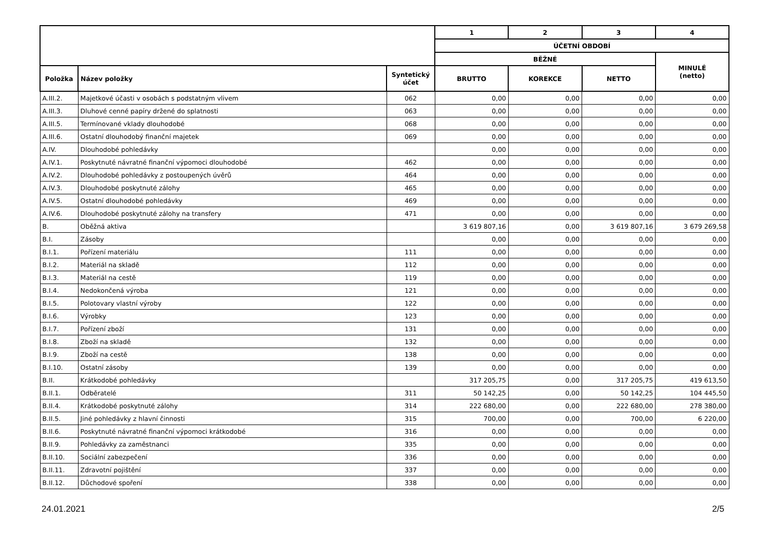| | | | 1 | 2 | 3 | 4 |
| --- | --- | --- | --- | --- | --- | --- |
| | | | ÚČETNÍ OBDOBÍ | | | |
| | | | BĚŽNÉ | | | MINULÉ (netto) |
| Položka | Název položky | Syntetický účet | BRUTTO | KOREKCE | NETTO | |
| A.III.2. | Majetkové účasti v osobách s podstatným vlivem | 062 | 0,00 | 0,00 | 0,00 | 0,00 |
| A.III.3. | Dluhové cenné papíry držené do splatnosti | 063 | 0,00 | 0,00 | 0,00 | 0,00 |
| A.III.5. | Termínované vklady dlouhodobé | 068 | 0,00 | 0,00 | 0,00 | 0,00 |
| A.III.6. | Ostatní dlouhodobý finanční majetek | 069 | 0,00 | 0,00 | 0,00 | 0,00 |
| A.IV. | Dlouhodobé pohledávky | | 0,00 | 0,00 | 0,00 | 0,00 |
| A.IV.1. | Poskytnuté návratné finanční výpomoci dlouhodobé | 462 | 0,00 | 0,00 | 0,00 | 0,00 |
| A.IV.2. | Dlouhodobé pohledávky z postoupených úvěrů | 464 | 0,00 | 0,00 | 0,00 | 0,00 |
| A.IV.3. | Dlouhodobé poskytnuté zálohy | 465 | 0,00 | 0,00 | 0,00 | 0,00 |
| A.IV.5. | Ostatní dlouhodobé pohledávky | 469 | 0,00 | 0,00 | 0,00 | 0,00 |
| A.IV.6. | Dlouhodobé poskytnuté zálohy na transfery | 471 | 0,00 | 0,00 | 0,00 | 0,00 |
| B. | Oběžná aktiva | | 3 619 807,16 | 0,00 | 3 619 807,16 | 3 679 269,58 |
| B.I. | Zásoby | | 0,00 | 0,00 | 0,00 | 0,00 |
| B.I.1. | Pořízení materiálu | 111 | 0,00 | 0,00 | 0,00 | 0,00 |
| B.I.2. | Materiál na skladě | 112 | 0,00 | 0,00 | 0,00 | 0,00 |
| B.I.3. | Materiál na cestě | 119 | 0,00 | 0,00 | 0,00 | 0,00 |
| B.I.4. | Nedokončená výroba | 121 | 0,00 | 0,00 | 0,00 | 0,00 |
| B.I.5. | Polotovary vlastní výroby | 122 | 0,00 | 0,00 | 0,00 | 0,00 |
| B.I.6. | Výrobky | 123 | 0,00 | 0,00 | 0,00 | 0,00 |
| B.I.7. | Pořízení zboží | 131 | 0,00 | 0,00 | 0,00 | 0,00 |
| B.I.8. | Zboží na skladě | 132 | 0,00 | 0,00 | 0,00 | 0,00 |
| B.I.9. | Zboží na cestě | 138 | 0,00 | 0,00 | 0,00 | 0,00 |
| B.I.10. | Ostatní zásoby | 139 | 0,00 | 0,00 | 0,00 | 0,00 |
| B.II. | Krátkodobé pohledávky | | 317 205,75 | 0,00 | 317 205,75 | 419 613,50 |
| B.II.1. | Odběratelé | 311 | 50 142,25 | 0,00 | 50 142,25 | 104 445,50 |
| B.II.4. | Krátkodobé poskytnuté zálohy | 314 | 222 680,00 | 0,00 | 222 680,00 | 278 380,00 |
| B.II.5. | Jiné pohledávky z hlavní činnosti | 315 | 700,00 | 0,00 | 700,00 | 6 220,00 |
| B.II.6. | Poskytnuté návratné finanční výpomoci krátkodobé | 316 | 0,00 | 0,00 | 0,00 | 0,00 |
| B.II.9. | Pohledávky za zaměstnanci | 335 | 0,00 | 0,00 | 0,00 | 0,00 |
| B.II.10. | Sociální zabezpečení | 336 | 0,00 | 0,00 | 0,00 | 0,00 |
| B.II.11. | Zdravotní pojištění | 337 | 0,00 | 0,00 | 0,00 | 0,00 |
| B.II.12. | Důchodové spoření | 338 | 0,00 | 0,00 | 0,00 | 0,00 |
24.01.2021 2/5